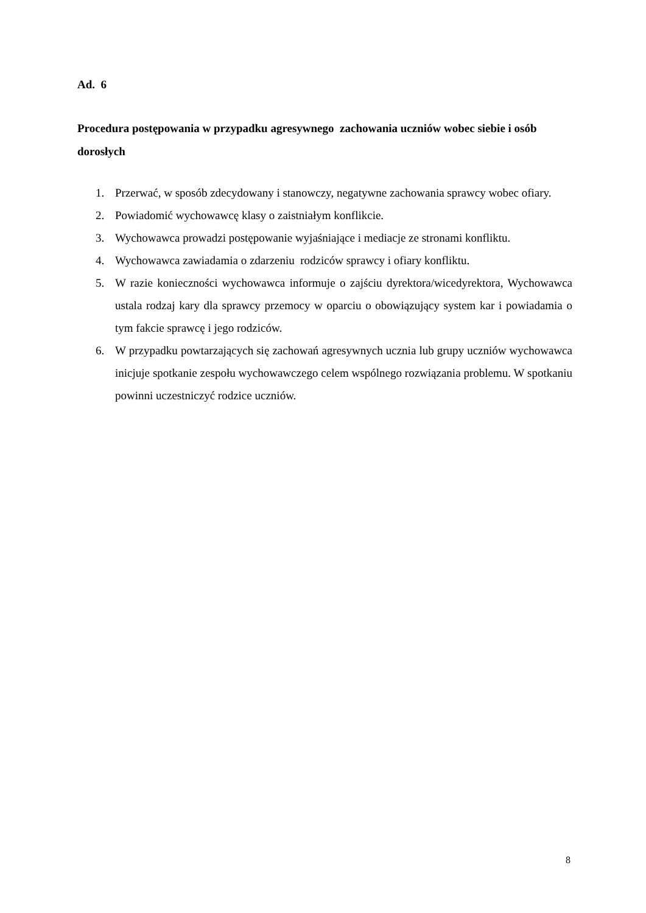Ad. 6
Procedura postępowania w przypadku agresywnego zachowania uczniów wobec siebie i osób dorosłych
1. Przerwać, w sposób zdecydowany i stanowczy, negatywne zachowania sprawcy wobec ofiary.
2. Powiadomić wychowawcę klasy o zaistniałym konflikcie.
3. Wychowawca prowadzi postępowanie wyjaśniające i mediacje ze stronami konfliktu.
4. Wychowawca zawiadamia o zdarzeniu rodziców sprawcy i ofiary konfliktu.
5. W razie konieczności wychowawca informuje o zajściu dyrektora/wicedyrektora, Wychowawca ustala rodzaj kary dla sprawcy przemocy w oparciu o obowiązujący system kar i powiadamia o tym fakcie sprawcę i jego rodziców.
6. W przypadku powtarzających się zachowań agresywnych ucznia lub grupy uczniów wychowawca inicjuje spotkanie zespołu wychowawczego celem wspólnego rozwiązania problemu. W spotkaniu powinni uczestniczyć rodzice uczniów.
8